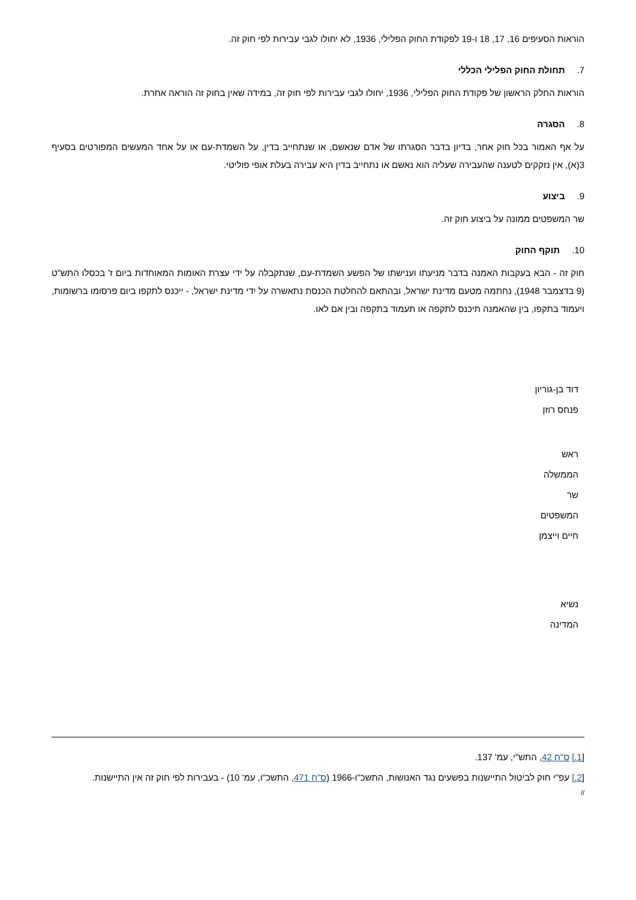הוראות הסעיפים 16, 17, 18 ו-19 לפקודת החוק הפלילי, 1936, לא יחולו לגבי עבירות לפי חוק זה.
7.תחולת החוק הפלילי הכללי
הוראות החלק הראשון של פקודת החוק הפלילי, 1936, יחולו לגבי עבירות לפי חוק זה, במידה שאין בחוק זה הוראה אחרת.
8.הסגרה
על אף האמור בכל חוק אחר, בדיון בדבר הסגרתו של אדם שנאשם, או שנתחייב בדין, על השמדת-עם או על אחד המעשים המפורטים בסעיף 3(א), אין נזקקים לטענה שהעבירה שעליה הוא נאשם או נתחייב בדין היא עבירה בעלת אופי פוליטי.
9.ביצוע
שר המשפטים ממונה על ביצוע חוק זה.
10.תוקף החוק
חוק זה - הבא בעקבות האמנה בדבר מניעתו וענישתו של הפשע השמדת-עם, שנתקבלה על ידי עצרת האומות המאוחדות ביום ז' בכסלו התש"ט (9 בדצמבר 1948), נחתמה מטעם מדינת ישראל, ובהתאם להחלטת הכנסת נתאשרה על ידי מדינת ישראל, - ייכנס לתקפו ביום פרסומו ברשומות, ויעמוד בתקפו, בין שהאמנה תיכנס לתקפה או תעמוד בתקפה ובין אם לאו.
דוד בן-גוריון
פנחס רוזן
ראש
הממשלה
שר
המשפטים
חיים וייצמן
נשיא
המדינה
[1.] ס"ח 42, התש"י, עמ' 137.
[2.] עפ"י חוק לביטול התיישנות בפשעים נגד האנושות, התשכ"ו-1966 (ס"ח 471, התשכ"ו, עמ' 10) - בעבירות לפי חוק זה אין התיישנות.
//